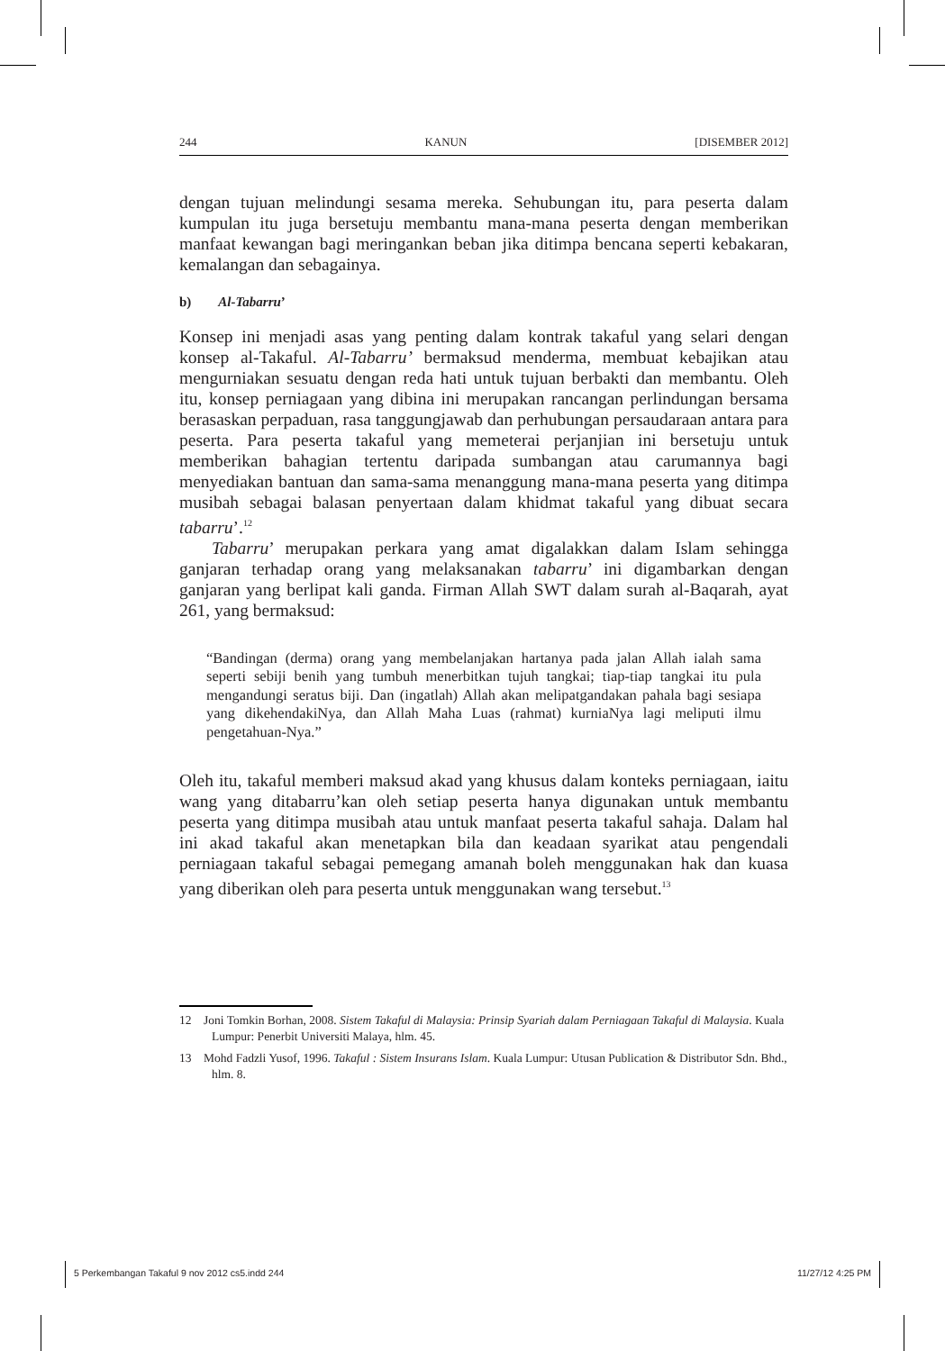244 KANUN [DISEMBER 2012]
dengan tujuan melindungi sesama mereka. Sehubungan itu, para peserta dalam kumpulan itu juga bersetuju membantu mana-mana peserta dengan memberikan manfaat kewangan bagi meringankan beban jika ditimpa bencana seperti kebakaran, kemalangan dan sebagainya.
b) Al-Tabarru’
Konsep ini menjadi asas yang penting dalam kontrak takaful yang selari dengan konsep al-Takaful. Al-Tabarru’ bermaksud menderma, membuat kebajikan atau mengurniakan sesuatu dengan reda hati untuk tujuan berbakti dan membantu. Oleh itu, konsep perniagaan yang dibina ini merupakan rancangan perlindungan bersama berasaskan perpaduan, rasa tanggungjawab dan perhubungan persaudaraan antara para peserta. Para peserta takaful yang memeterai perjanjian ini bersetuju untuk memberikan bahagian tertentu daripada sumbangan atau carumannya bagi menyediakan bantuan dan sama-sama menanggung mana-mana peserta yang ditimpa musibah sebagai balasan penyertaan dalam khidmat takaful yang dibuat secara tabarru’.<sup>12</sup>
Tabarru’ merupakan perkara yang amat digalakkan dalam Islam sehingga ganjaran terhadap orang yang melaksanakan tabarru’ ini digambarkan dengan ganjaran yang berlipat kali ganda. Firman Allah SWT dalam surah al-Baqarah, ayat 261, yang bermaksud:
“Bandingan (derma) orang yang membelanjakan hartanya pada jalan Allah ialah sama seperti sebiji benih yang tumbuh menerbitkan tujuh tangkai; tiap-tiap tangkai itu pula mengandungi seratus biji. Dan (ingatlah) Allah akan melipatgandakan pahala bagi sesiapa yang dikehendakiNya, dan Allah Maha Luas (rahmat) kurniaNya lagi meliputi ilmu pengetahuan-Nya.”
Oleh itu, takaful memberi maksud akad yang khusus dalam konteks perniagaan, iaitu wang yang ditabarru’kan oleh setiap peserta hanya digunakan untuk membantu peserta yang ditimpa musibah atau untuk manfaat peserta takaful sahaja. Dalam hal ini akad takaful akan menetapkan bila dan keadaan syarikat atau pengendali perniagaan takaful sebagai pemegang amanah boleh menggunakan hak dan kuasa yang diberikan oleh para peserta untuk menggunakan wang tersebut.<sup>13</sup>
12 Joni Tomkin Borhan, 2008. Sistem Takaful di Malaysia: Prinsip Syariah dalam Perniagaan Takaful di Malaysia. Kuala Lumpur: Penerbit Universiti Malaya, hlm. 45.
13 Mohd Fadzli Yusof, 1996. Takaful : Sistem Insurans Islam. Kuala Lumpur: Utusan Publication & Distributor Sdn. Bhd., hlm. 8.
5 Perkembangan Takaful 9 nov 2012 cs5.indd 244 11/27/12 4:25 PM